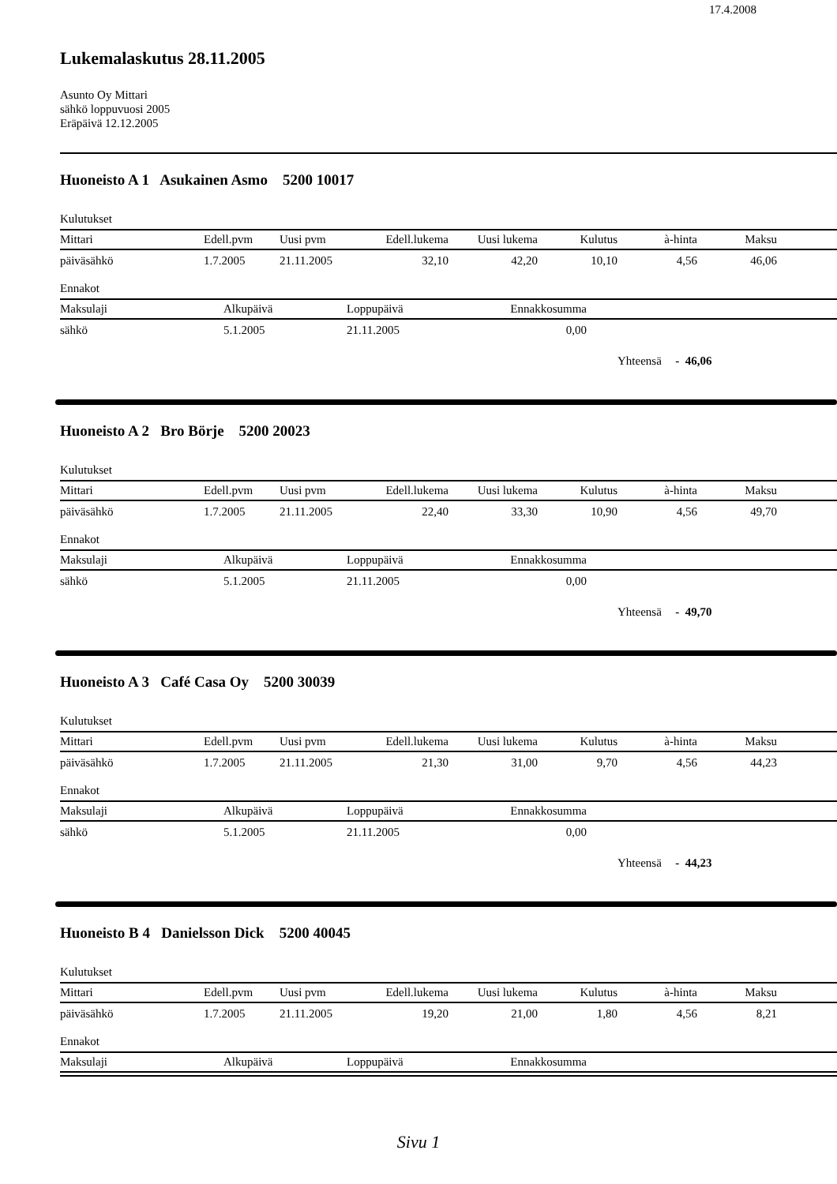17.4.2008
Lukemalaskutus 28.11.2005
Asunto Oy Mittari
sähkö loppuvuosi 2005
Eräpäivä 12.12.2005
Huoneisto A 1 Asukainen Asmo 5200 10017
Kulutukset
| Mittari | Edell.pvm | Uusi pvm | Edell.lukema | Uusi lukema | Kulutus | à-hinta | Maksu | |
| --- | --- | --- | --- | --- | --- | --- | --- | --- |
| päiväsähkö | 1.7.2005 | 21.11.2005 | 32,10 | 42,20 | 10,10 | 4,56 | 46,06 | |
Ennakot
| Maksulaji | Alkupäivä | Loppupäivä | Ennakkosumma | |
| --- | --- | --- | --- | --- |
| sähkö | 5.1.2005 | 21.11.2005 | 0,00 | |
Yhteensä - 46,06
Huoneisto A 2 Bro Börje 5200 20023
Kulutukset
| Mittari | Edell.pvm | Uusi pvm | Edell.lukema | Uusi lukema | Kulutus | à-hinta | Maksu | |
| --- | --- | --- | --- | --- | --- | --- | --- | --- |
| päiväsähkö | 1.7.2005 | 21.11.2005 | 22,40 | 33,30 | 10,90 | 4,56 | 49,70 | |
Ennakot
| Maksulaji | Alkupäivä | Loppupäivä | Ennakkosumma | |
| --- | --- | --- | --- | --- |
| sähkö | 5.1.2005 | 21.11.2005 | 0,00 | |
Yhteensä - 49,70
Huoneisto A 3 Café Casa Oy 5200 30039
Kulutukset
| Mittari | Edell.pvm | Uusi pvm | Edell.lukema | Uusi lukema | Kulutus | à-hinta | Maksu | |
| --- | --- | --- | --- | --- | --- | --- | --- | --- |
| päiväsähkö | 1.7.2005 | 21.11.2005 | 21,30 | 31,00 | 9,70 | 4,56 | 44,23 | |
Ennakot
| Maksulaji | Alkupäivä | Loppupäivä | Ennakkosumma | |
| --- | --- | --- | --- | --- |
| sähkö | 5.1.2005 | 21.11.2005 | 0,00 | |
Yhteensä - 44,23
Huoneisto B 4 Danielsson Dick 5200 40045
Kulutukset
| Mittari | Edell.pvm | Uusi pvm | Edell.lukema | Uusi lukema | Kulutus | à-hinta | Maksu | |
| --- | --- | --- | --- | --- | --- | --- | --- | --- |
| päiväsähkö | 1.7.2005 | 21.11.2005 | 19,20 | 21,00 | 1,80 | 4,56 | 8,21 | |
Ennakot
| Maksulaji | Alkupäivä | Loppupäivä | Ennakkosumma | |
| --- | --- | --- | --- | --- |
Sivu 1